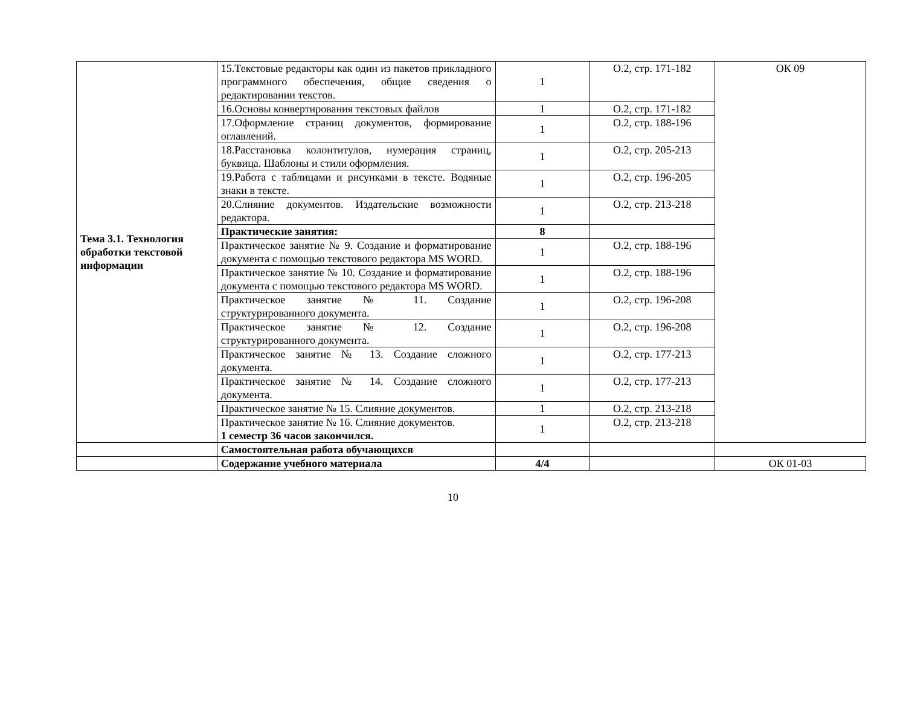| Тема 3.1. Технология обработки текстовой информации | 15.Текстовые редакторы как один из пакетов прикладного программного обеспечения, общие сведения о редактировании текстов. | 1 | О.2, стр. 171-182 | ОК 09 |
| | 16.Основы конвертирования текстовых файлов | 1 | О.2, стр. 171-182 | |
| | 17.Оформление страниц документов, формирование оглавлений. | 1 | О.2, стр. 188-196 | |
| | 18.Расстановка колонтитулов, нумерация страниц, буквица. Шаблоны и стили оформления. | 1 | О.2, стр. 205-213 | |
| | 19.Работа с таблицами и рисунками в тексте. Водяные знаки в тексте. | 1 | О.2, стр. 196-205 | |
| | 20.Слияние документов. Издательские возможности редактора. | 1 | О.2, стр. 213-218 | |
| | Практические занятия: | 8 | | |
| | Практическое занятие № 9. Создание и форматирование документа с помощью текстового редактора MS WORD. | 1 | О.2, стр. 188-196 | |
| | Практическое занятие № 10. Создание и форматирование документа с помощью текстового редактора MS WORD. | 1 | О.2, стр. 188-196 | |
| | Практическое занятие № 11. Создание структурированного документа. | 1 | О.2, стр. 196-208 | |
| | Практическое занятие № 12. Создание структурированного документа. | 1 | О.2, стр. 196-208 | |
| | Практическое занятие № 13. Создание сложного документа. | 1 | О.2, стр. 177-213 | |
| | Практическое занятие № 14. Создание сложного документа. | 1 | О.2, стр. 177-213 | |
| | Практическое занятие № 15. Слияние документов. | 1 | О.2, стр. 213-218 | |
| | Практическое занятие № 16. Слияние документов. 1 семестр 36 часов закончился. | 1 | О.2, стр. 213-218 | |
| | Самостоятельная работа обучающихся | | | |
| | Содержание учебного материала | 4/4 | | ОК 01-03 |
10